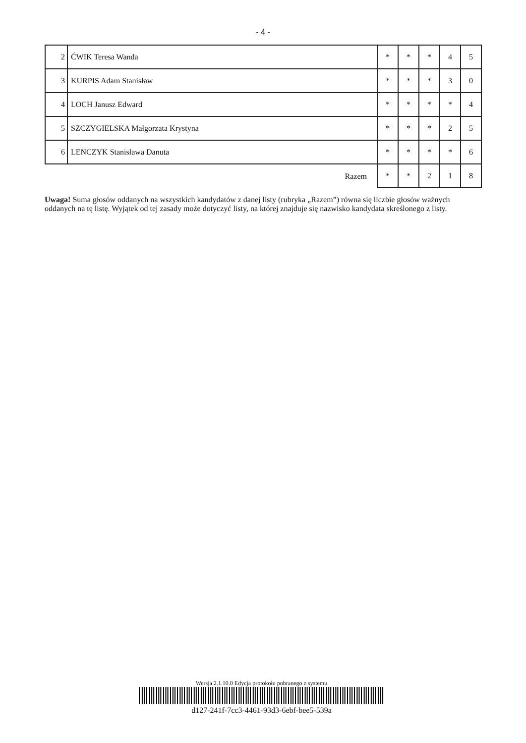- 4 -
| 2 | ĆWIK Teresa Wanda | * | * | * | 4 | 5 |
| 3 | KURPIS Adam Stanisław | * | * | * | 3 | 0 |
| 4 | LOCH Janusz Edward | * | * | * | * | 4 |
| 5 | SZCZYGIELSKA Małgorzata Krystyna | * | * | * | 2 | 5 |
| 6 | LENCZYK Stanisława Danuta | * | * | * | * | 6 |
| Razem | | * | * | 2 | 1 | 8 |
Uwaga! Suma głosów oddanych na wszystkich kandydatów z danej listy (rubryka „Razem”) równa się liczbie głosów ważnych oddanych na tę listę. Wyjątek od tej zasady może dotyczyć listy, na której znajduje się nazwisko kandydata skreślonego z listy.
Wersja 2.1.10.0 Edycja protokołu pobranego z systemu
d127-241f-7cc3-4461-93d3-6ebf-bee5-539a